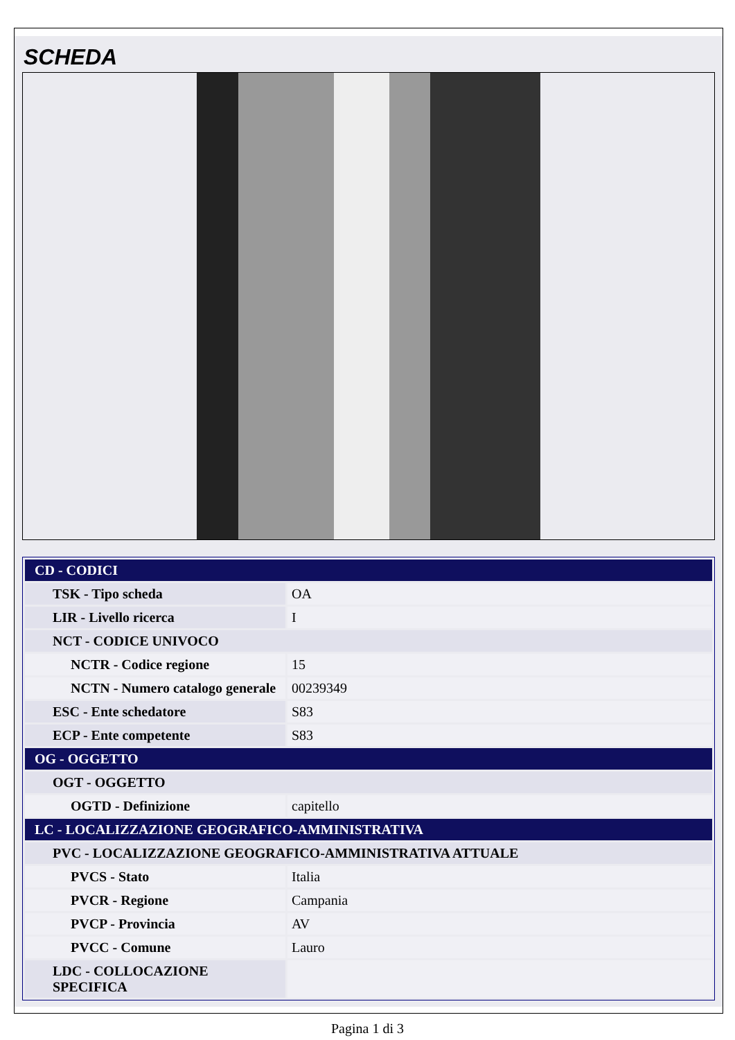SCHEDA
| CD - CODICI | |
| TSK - Tipo scheda | OA |
| LIR - Livello ricerca | I |
| NCT - CODICE UNIVOCO | |
| NCTR - Codice regione | 15 |
| NCTN - Numero catalogo generale | 00239349 |
| ESC - Ente schedatore | S83 |
| ECP - Ente competente | S83 |
| OG - OGGETTO | |
| OGT - OGGETTO | |
| OGTD - Definizione | capitello |
| LC - LOCALIZZAZIONE GEOGRAFICO-AMMINISTRATIVA | |
| PVC - LOCALIZZAZIONE GEOGRAFICO-AMMINISTRATIVA ATTUALE | |
| PVCS - Stato | Italia |
| PVCR - Regione | Campania |
| PVCP - Provincia | AV |
| PVCC - Comune | Lauro |
| LDC - COLLOCAZIONE SPECIFICA | |
Pagina 1 di 3